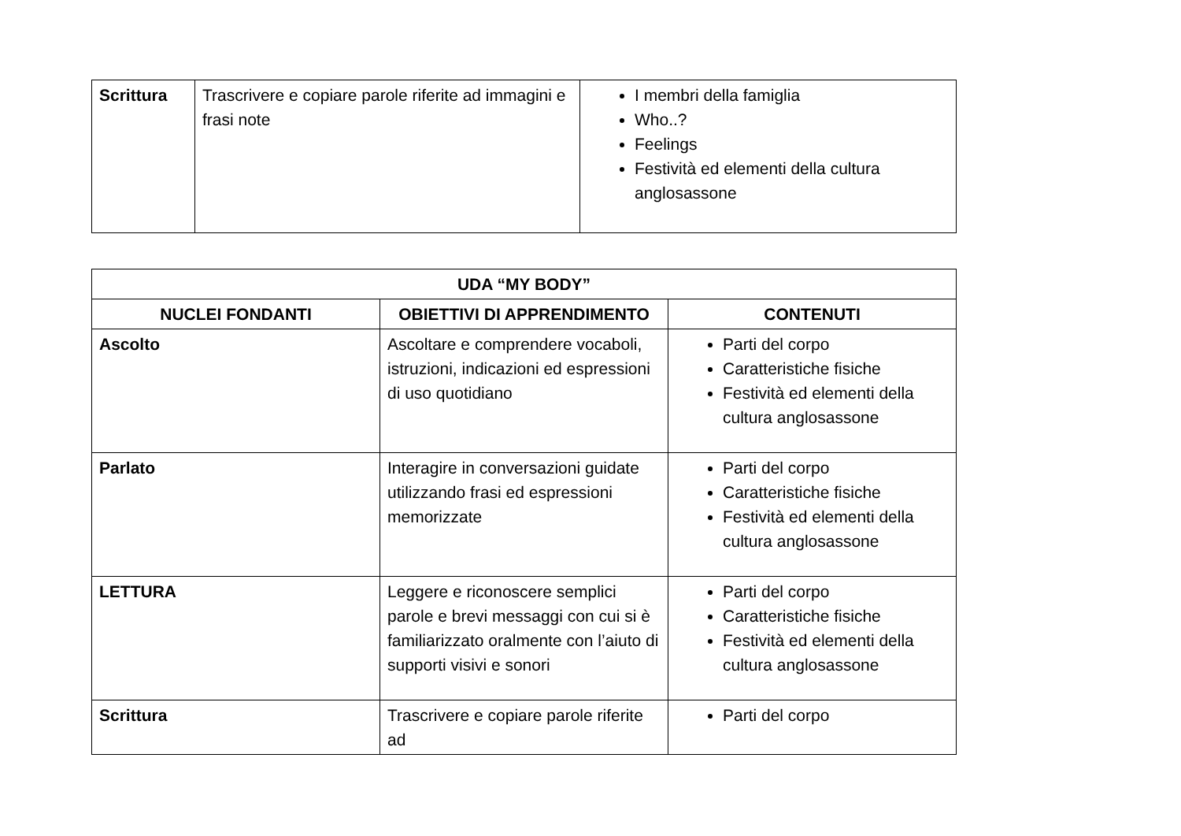| Scrittura | Trascrivere e copiare parole riferite ad immagini e frasi note | I membri della famiglia Who..? Feelings Festività ed elementi della cultura anglosassone |
| UDA “MY BODY” | | |
| --- | --- | --- |
| NUCLEI FONDANTI | OBIETTIVI DI APPRENDIMENTO | CONTENUTI |
| Ascolto | Ascoltare e comprendere vocaboli, istruzioni, indicazioni ed espressioni di uso quotidiano | Parti del corpo Caratteristiche fisiche Festività ed elementi della cultura anglosassone |
| Parlato | Interagire in conversazioni guidate utilizzando frasi ed espressioni memorizzate | Parti del corpo Caratteristiche fisiche Festività ed elementi della cultura anglosassone |
| LETTURA | Leggere e riconoscere semplici parole e brevi messaggi con cui si è familiarizzato oralmente con l’aiuto di supporti visivi e sonori | Parti del corpo Caratteristiche fisiche Festività ed elementi della cultura anglosassone |
| Scrittura | Trascrivere e copiare parole riferite ad | Parti del corpo |